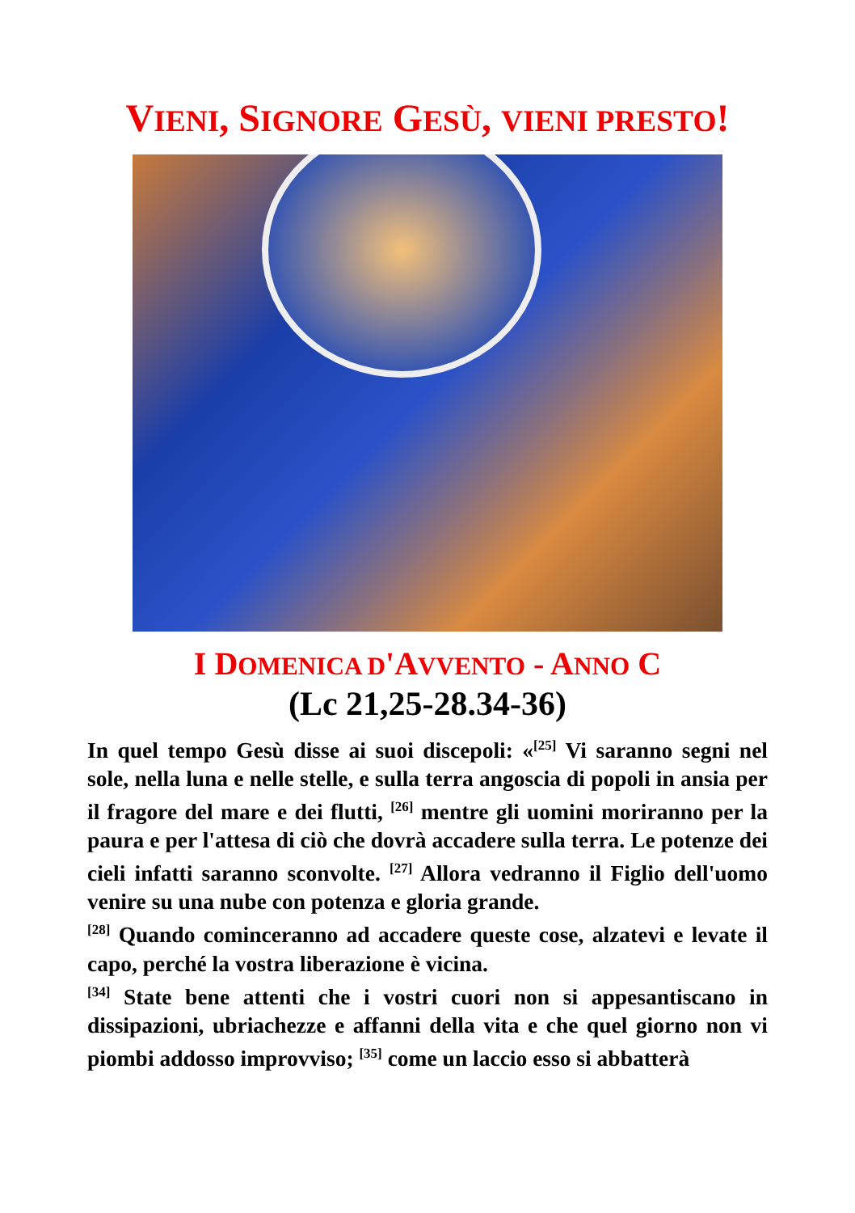VIENI, SIGNORE GESÙ, VIENI PRESTO!
I DOMENICA D'AVVENTO - ANNO C
(Lc 21,25-28.34-36)
In quel tempo Gesù disse ai suoi discepoli: «<sup>[25]</sup> Vi saranno segni nel sole, nella luna e nelle stelle, e sulla terra angoscia di popoli in ansia per il fragore del mare e dei flutti, <sup>[26]</sup> mentre gli uomini moriranno per la paura e per l'attesa di ciò che dovrà accadere sulla terra. Le potenze dei cieli infatti saranno sconvolte. <sup>[27]</sup> Allora vedranno il Figlio dell'uomo venire su una nube con potenza e gloria grande.
<sup>[28]</sup> Quando cominceranno ad accadere queste cose, alzatevi e levate il capo, perché la vostra liberazione è vicina.
<sup>[34]</sup> State bene attenti che i vostri cuori non si appesantiscano in dissipazioni, ubriachezze e affanni della vita e che quel giorno non vi piombi addosso improvviso; <sup>[35]</sup> come un laccio esso si abbatterà